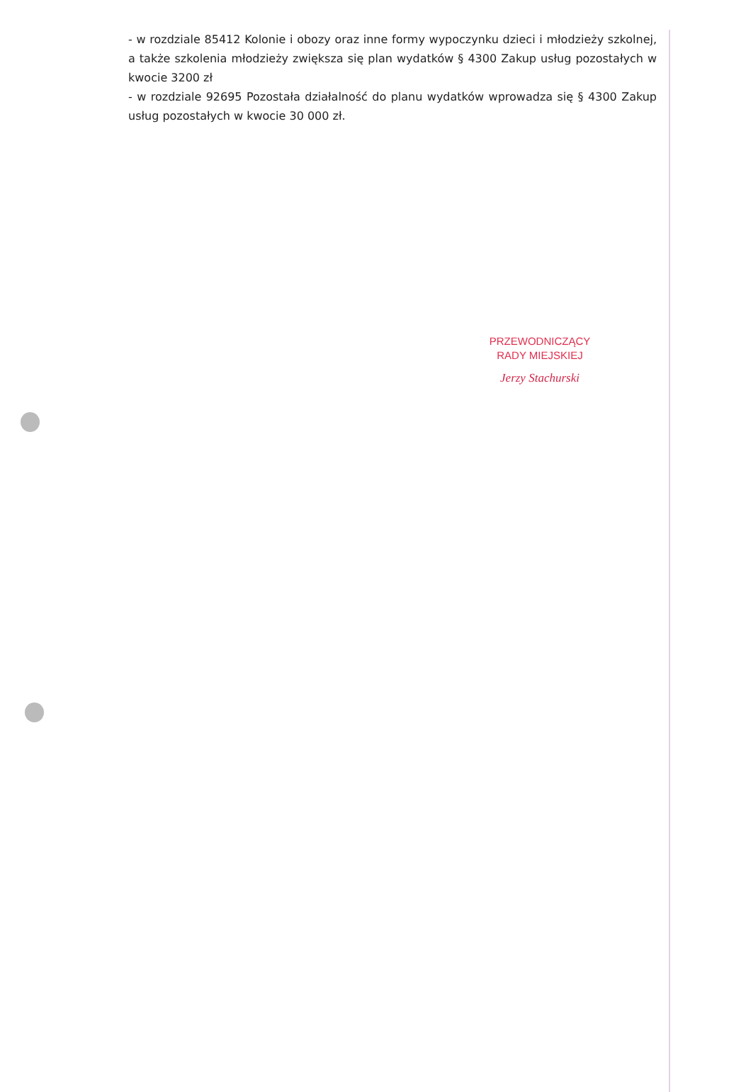- w rozdziale 85412 Kolonie i obozy oraz inne formy wypoczynku dzieci i młodzieży szkolnej, a także szkolenia młodzieży zwiększa się plan wydatków § 4300 Zakup usług pozostałych w kwocie 3200 zł
- w rozdziale 92695 Pozostała działalność do planu wydatków wprowadza się § 4300 Zakup usług pozostałych w kwocie 30 000 zł.
PRZEWODNICZĄCY
RADY MIEJSKIEJ
Jerzy Stachurski